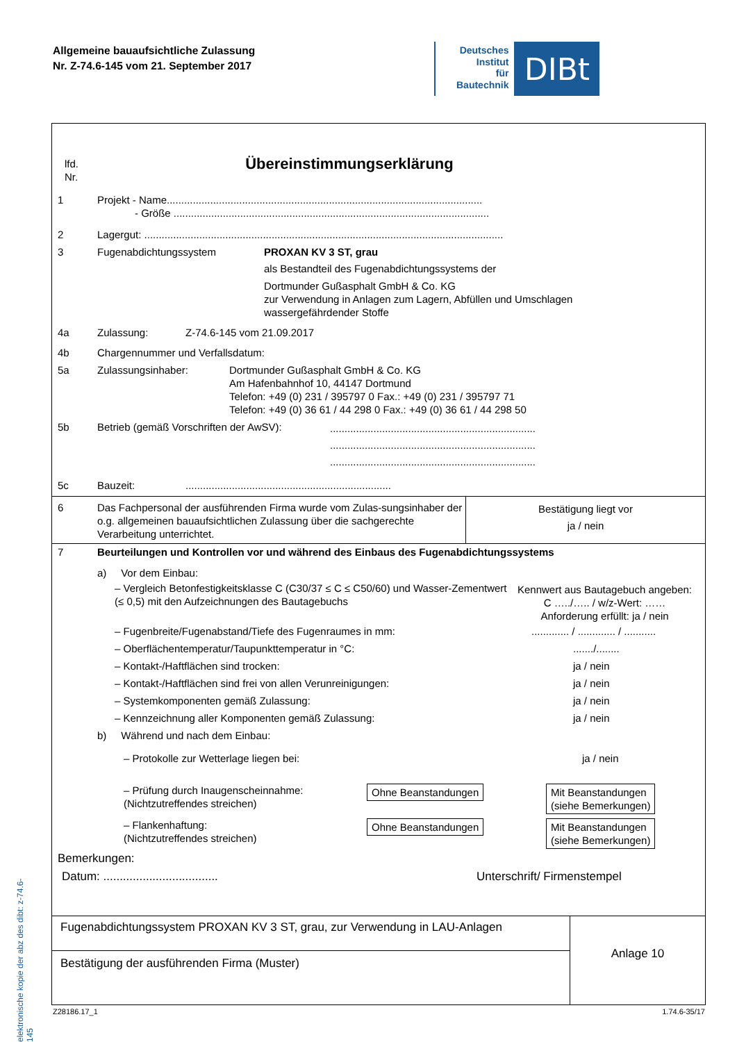Allgemeine bauaufsichtliche Zulassung
Nr. Z-74.6-145 vom 21. September 2017
Deutsches
Institut
für
Bautechnik
DIBt
elektronische kopie der abz des dibt: z-74.6-145
lfd.
Nr.
Übereinstimmungserklärung
1 Projekt - Name.............................................................................................................
- Größe .............................................................................................................
2 Lagergut: ............................................................................................................................
3 Fugenabdichtungssystem PROXAN KV 3 ST, grau
als Bestandteil des Fugenabdichtungssystems der
Dortmunder Gußasphalt GmbH & Co. KG
zur Verwendung in Anlagen zum Lagern, Abfüllen und Umschlagen
wassergefährdender Stoffe
4a Zulassung: Z-74.6-145 vom 21.09.2017
4b Chargennummer und Verfallsdatum:
5a Zulassungsinhaber: Dortmunder Gußasphalt GmbH & Co. KG
Am Hafenbahnhof 10, 44147 Dortmund
Telefon: +49 (0) 231 / 395797 0 Fax.: +49 (0) 231 / 395797 71
Telefon: +49 (0) 36 61 / 44 298 0 Fax.: +49 (0) 36 61 / 44 298 50
5b Betrieb (gemäß Vorschriften der AwSV):
.......................................................................
.......................................................................
.......................................................................
5c Bauzeit: .......................................................................
6 Das Fachpersonal der ausführenden Firma wurde vom Zulas-sungsinhaber der o.g. allgemeinen bauaufsichtlichen Zulassung über die sachgerechte Verarbeitung unterrichtet.
Bestätigung liegt vor
ja / nein
7 Beurteilungen und Kontrollen vor und während des Einbaus des Fugenabdichtungssystems
a) Vor dem Einbau:
– Vergleich Betonfestigkeitsklasse C (C30/37 ≤ C ≤ C50/60) und Wasser-Zementwert (≤ 0,5) mit den Aufzeichnungen des Bautagebuchs
Kennwert aus Bautagebuch angeben:
C …../….. / w/z-Wert: ……
Anforderung erfüllt: ja / nein
– Fugenbreite/Fugenabstand/Tiefe des Fugenraumes in mm: ............. / ............. / ...........
– Oberflächentemperatur/Taupunkttemperatur in °C: ......./........
– Kontakt-/Haftflächen sind trocken: ja / nein
– Kontakt-/Haftflächen sind frei von allen Verunreinigungen: ja / nein
– Systemkomponenten gemäß Zulassung: ja / nein
– Kennzeichnung aller Komponenten gemäß Zulassung: ja / nein
b) Während und nach dem Einbau:
– Protokolle zur Wetterlage liegen bei: ja / nein
– Prüfung durch Inaugenscheinnahme:
(Nichtzutreffendes streichen)
Ohne Beanstandungen Mit Beanstandungen
(siehe Bemerkungen)
– Flankenhaftung:
(Nichtzutreffendes streichen)
Ohne Beanstandungen Mit Beanstandungen
(siehe Bemerkungen)
Bemerkungen:
Datum: ................................... Unterschrift/ Firmenstempel
Fugenabdichtungssystem PROXAN KV 3 ST, grau, zur Verwendung in LAU-Anlagen
Bestätigung der ausführenden Firma (Muster)
Anlage 10
Z28186.17_1 1.74.6-35/17